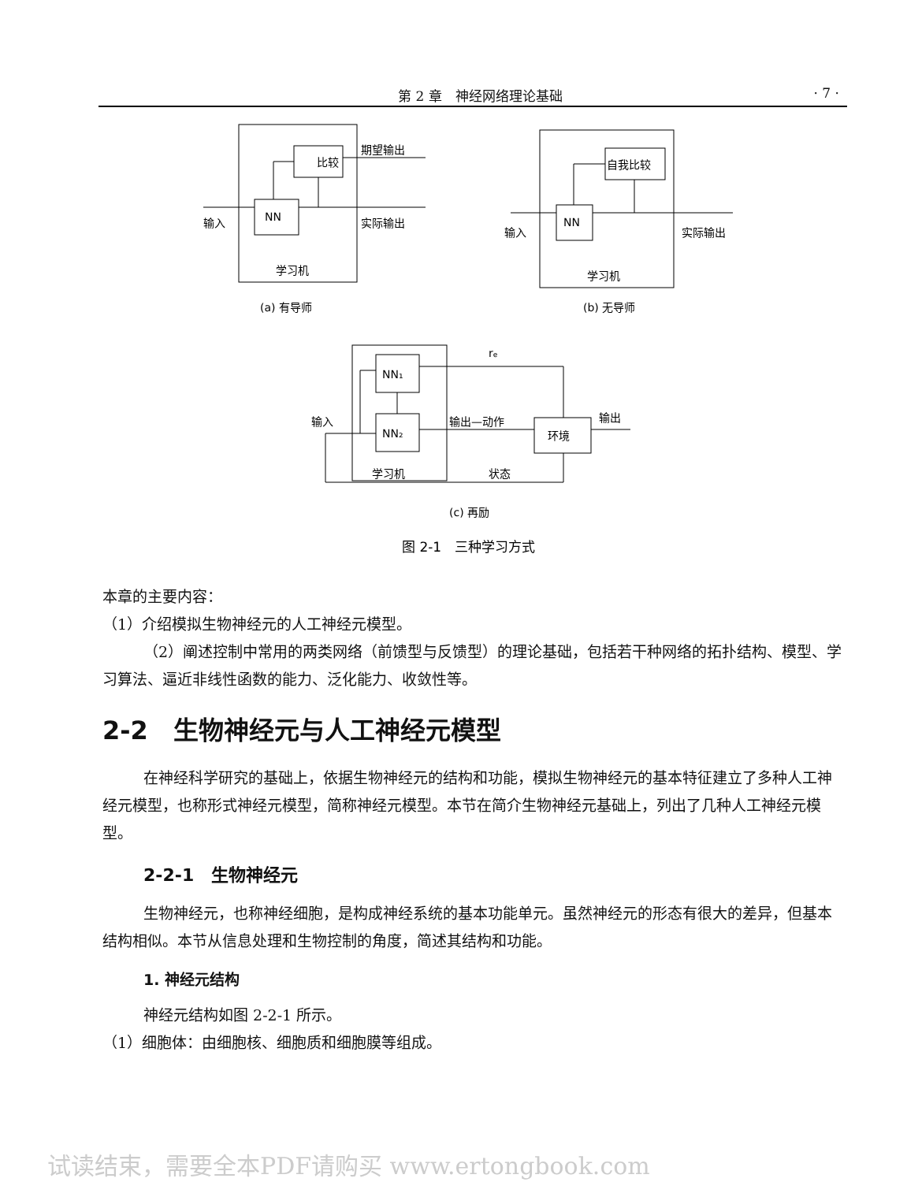第 2 章　神经网络理论基础 · 7 ·
比较
NN
期望输出
实际输出
输入
学习机
(a) 有导师
自我比较
NN
输入
实际输出
学习机
(b) 无导师
NN₁
NN₂
环境
输入
输出—动作
输出
学习机
状态
re
(c) 再励
图 2-1　三种学习方式
本章的主要内容：
（1）介绍模拟生物神经元的人工神经元模型。
（2）阐述控制中常用的两类网络（前馈型与反馈型）的理论基础，包括若干种网络的拓扑结构、模型、学习算法、逼近非线性函数的能力、泛化能力、收敛性等。
2-2　生物神经元与人工神经元模型
在神经科学研究的基础上，依据生物神经元的结构和功能，模拟生物神经元的基本特征建立了多种人工神经元模型，也称形式神经元模型，简称神经元模型。本节在简介生物神经元基础上，列出了几种人工神经元模型。
2-2-1　生物神经元
生物神经元，也称神经细胞，是构成神经系统的基本功能单元。虽然神经元的形态有很大的差异，但基本结构相似。本节从信息处理和生物控制的角度，简述其结构和功能。
1. 神经元结构
神经元结构如图 2-2-1 所示。
（1）细胞体：由细胞核、细胞质和细胞膜等组成。
试读结束，需要全本PDF请购买 www.ertongbook.com